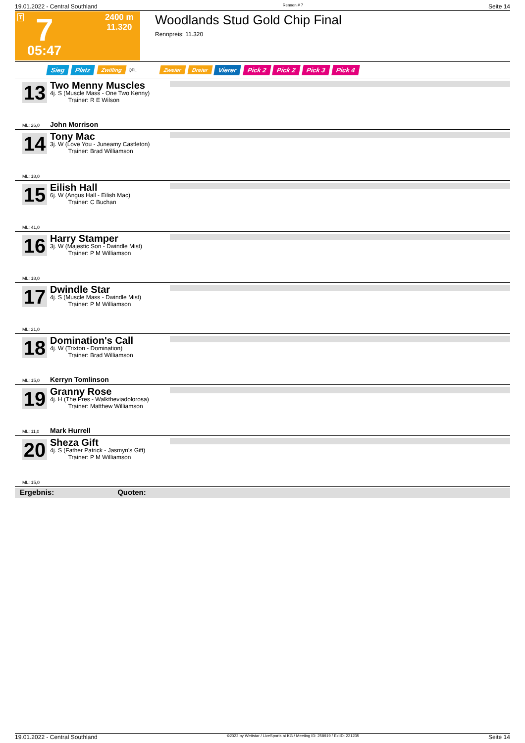19.01.2022 - Central Southland Rennen # 7 Seite 14
T 7 2400 m
11.320
05:47
Woodlands Stud Gold Chip Final
Rennpreis: 11.320
Sieg Platz Zwilling QPL Zweier Dreier Vierer Pick 2 Pick 2 Pick 3 Pick 4
13
Two Menny Muscles
4j. S (Muscle Mass - One Two Kenny)
Trainer: R E Wilson
ML: 26,0 John Morrison
14
Tony Mac
3j. W (Love You - Juneamy Castleton)
Trainer: Brad Williamson
ML: 18,0
15
Eilish Hall
6j. W (Angus Hall - Eilish Mac)
Trainer: C Buchan
ML: 41,0
16
Harry Stamper
3j. W (Majestic Son - Dwindle Mist)
Trainer: P M Williamson
ML: 18,0
17
Dwindle Star
4j. S (Muscle Mass - Dwindle Mist)
Trainer: P M Williamson
ML: 21,0
18
Domination's Call
4j. W (Trixton - Domination)
Trainer: Brad Williamson
ML: 15,0 Kerryn Tomlinson
19
Granny Rose
4j. H (The Pres - Walktheviadolorosa)
Trainer: Matthew Williamson
ML: 11,0 Mark Hurrell
20
Sheza Gift
4j. S (Father Patrick - Jasmyn's Gift)
Trainer: P M Williamson
ML: 15,0
Ergebnis: Quoten:
19.01.2022 - Central Southland ©2022 by Wettstar / LiveSports.at KG / Meeting ID: 258919 / ExtID: 221235 Seite 14